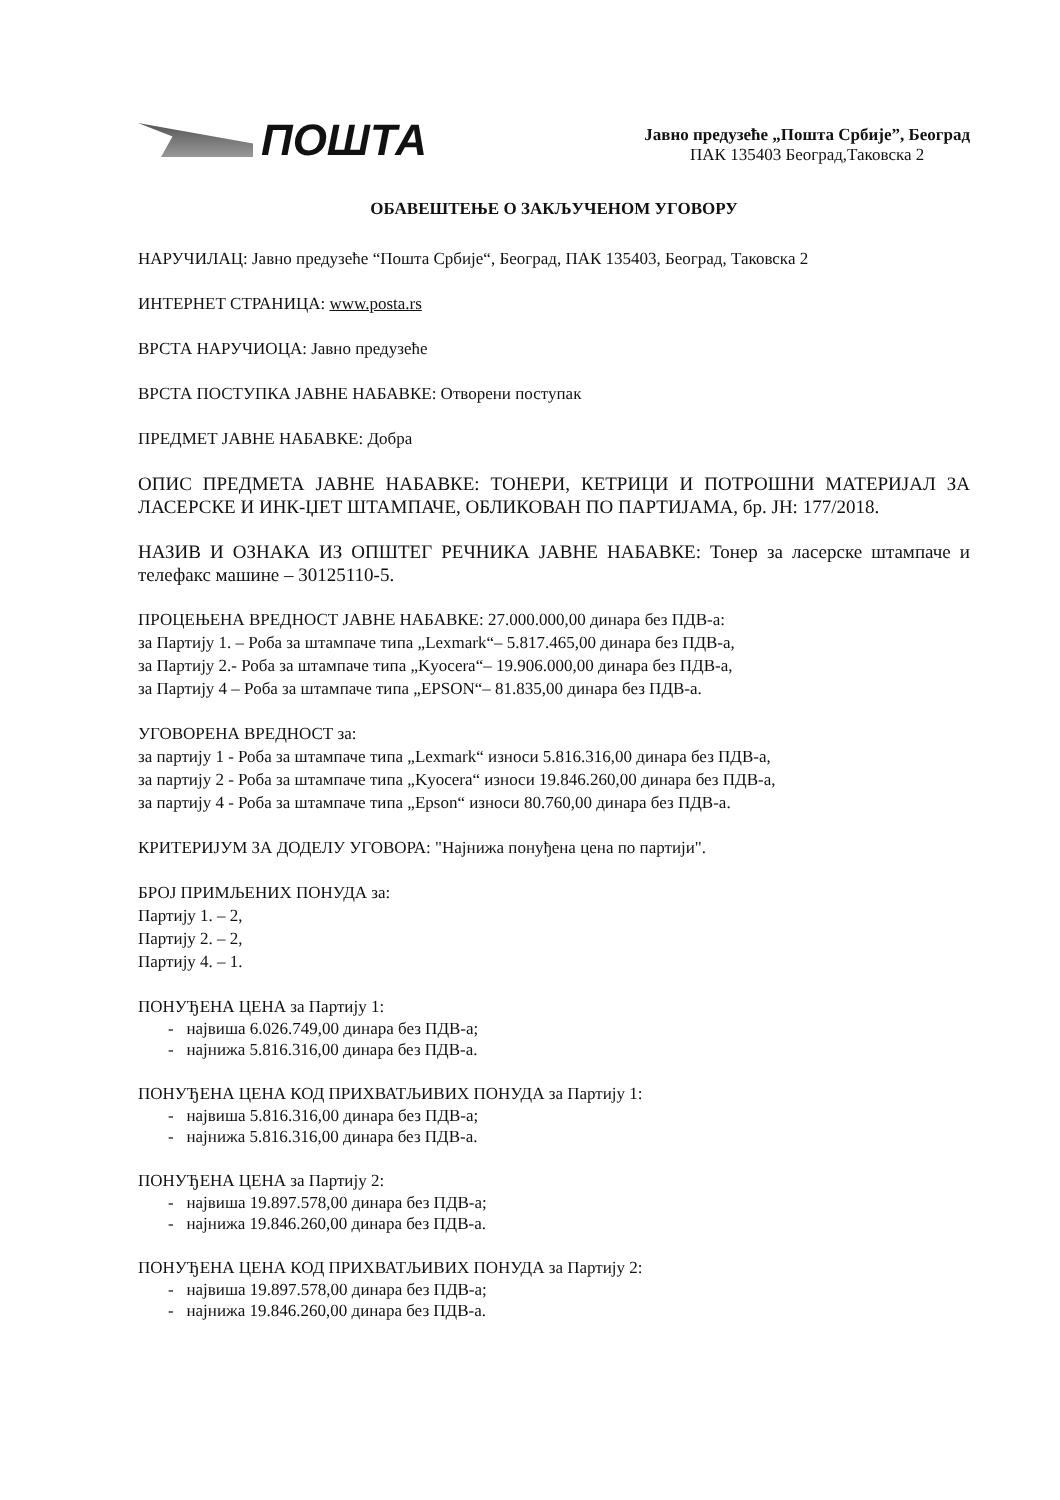ПОШТА
Јавно предузеће „Пошта Србије”, Београд
ПАК 135403 Београд,Таковска 2
ОБАВЕШТЕЊЕ О ЗАКЉУЧЕНОМ УГОВОРУ
НАРУЧИЛАЦ: Јавно предузеће “Пошта Србије“, Београд, ПАК 135403, Београд, Таковска 2
ИНТЕРНЕТ СТРАНИЦА: www.posta.rs
ВРСТА НАРУЧИОЦА: Јавно предузеће
ВРСТА ПОСТУПКА ЈАВНЕ НАБАВКЕ: Отворени поступак
ПРЕДМЕТ ЈАВНЕ НАБАВКЕ: Добра
ОПИС ПРЕДМЕТА ЈАВНЕ НАБАВКЕ: ТОНЕРИ, КЕТРИЦИ И ПОТРОШНИ МАТЕРИЈАЛ ЗА ЛАСЕРСКЕ И ИНК-ЏЕТ ШТАМПАЧЕ, ОБЛИКОВАН ПО ПАРТИЈАМА, бр. ЈН: 177/2018.
НАЗИВ И ОЗНАКА ИЗ ОПШТЕГ РЕЧНИКА ЈАВНЕ НАБАВКЕ: Тонер за ласерске штампаче и телефакс машине – 30125110-5.
ПРОЦЕЊЕНА ВРЕДНОСТ ЈАВНЕ НАБАВКЕ: 27.000.000,00 динара без ПДВ-а:
за Партију 1. – Роба за штампаче типа „Lexmark“– 5.817.465,00 динара без ПДВ-а,
за Партију 2.- Роба за штампаче типа „Kyocera“– 19.906.000,00 динара без ПДВ-а,
за Партију 4 – Роба за штампаче типа „EPSON“– 81.835,00 динара без ПДВ-а.
УГОВОРЕНА ВРЕДНОСТ за:
за партију 1 - Роба за штампаче типа „Lexmark“ износи 5.816.316,00 динара без ПДВ-а,
за партију 2 - Роба за штампаче типа „Kyocera“ износи 19.846.260,00 динара без ПДВ-а,
за партију 4 - Роба за штампаче типа „Epson“ износи 80.760,00 динара без ПДВ-а.
КРИТЕРИЈУМ ЗА ДОДЕЛУ УГОВОРА: "Најнижа понуђена цена по партији".
БРОЈ ПРИМЉЕНИХ ПОНУДА за:
Партију 1. – 2,
Партију 2. – 2,
Партију 4. – 1.
ПОНУЂЕНА ЦЕНА за Партију 1:
- највиша 6.026.749,00 динара без ПДВ-а;
- најнижа 5.816.316,00 динара без ПДВ-а.
ПОНУЂЕНА ЦЕНА КОД ПРИХВАТЉИВИХ ПОНУДА за Партију 1:
- највиша 5.816.316,00 динара без ПДВ-а;
- најнижа 5.816.316,00 динара без ПДВ-а.
ПОНУЂЕНА ЦЕНА за Партију 2:
- највиша 19.897.578,00 динара без ПДВ-а;
- најнижа 19.846.260,00 динара без ПДВ-а.
ПОНУЂЕНА ЦЕНА КОД ПРИХВАТЉИВИХ ПОНУДА за Партију 2:
- највиша 19.897.578,00 динара без ПДВ-а;
- најнижа 19.846.260,00 динара без ПДВ-а.